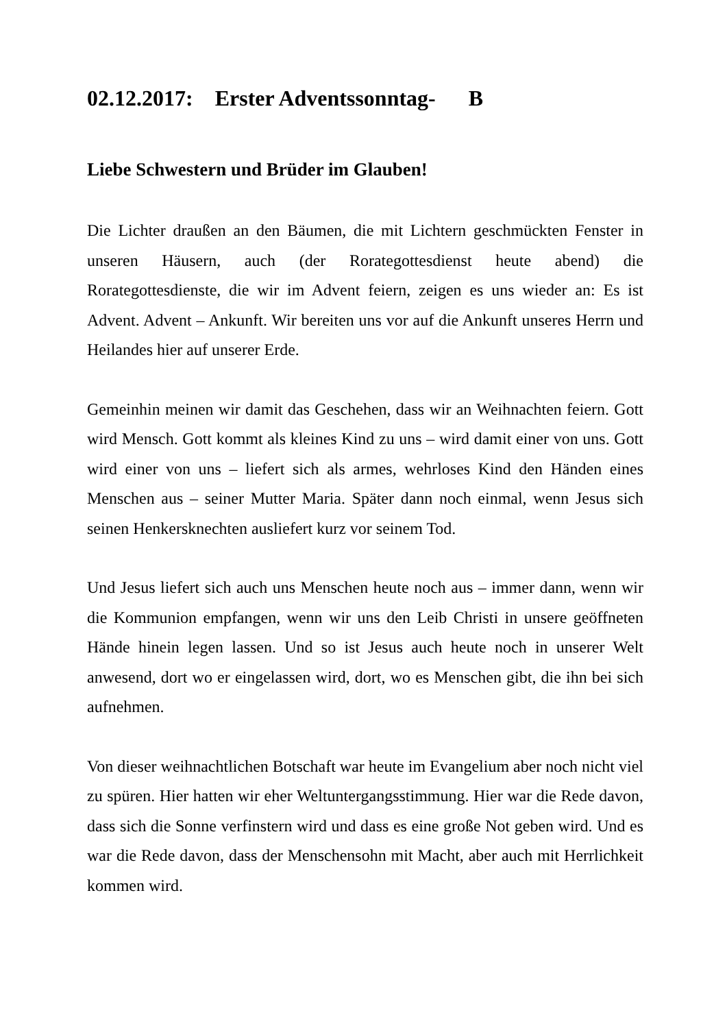02.12.2017: Erster Adventssonntag- B
Liebe Schwestern und Brüder im Glauben!
Die Lichter draußen an den Bäumen, die mit Lichtern geschmückten Fenster in unseren Häusern, auch (der Rorategottesdienst heute abend) die Rorategottesdienste, die wir im Advent feiern, zeigen es uns wieder an: Es ist Advent. Advent – Ankunft. Wir bereiten uns vor auf die Ankunft unseres Herrn und Heilandes hier auf unserer Erde.
Gemeinhin meinen wir damit das Geschehen, dass wir an Weihnachten feiern. Gott wird Mensch. Gott kommt als kleines Kind zu uns – wird damit einer von uns. Gott wird einer von uns – liefert sich als armes, wehrloses Kind den Händen eines Menschen aus – seiner Mutter Maria. Später dann noch einmal, wenn Jesus sich seinen Henkersknechten ausliefert kurz vor seinem Tod.
Und Jesus liefert sich auch uns Menschen heute noch aus – immer dann, wenn wir die Kommunion empfangen, wenn wir uns den Leib Christi in unsere geöffneten Hände hinein legen lassen. Und so ist Jesus auch heute noch in unserer Welt anwesend, dort wo er eingelassen wird, dort, wo es Menschen gibt, die ihn bei sich aufnehmen.
Von dieser weihnachtlichen Botschaft war heute im Evangelium aber noch nicht viel zu spüren. Hier hatten wir eher Weltuntergangsstimmung. Hier war die Rede davon, dass sich die Sonne verfinstern wird und dass es eine große Not geben wird. Und es war die Rede davon, dass der Menschensohn mit Macht, aber auch mit Herrlichkeit kommen wird.